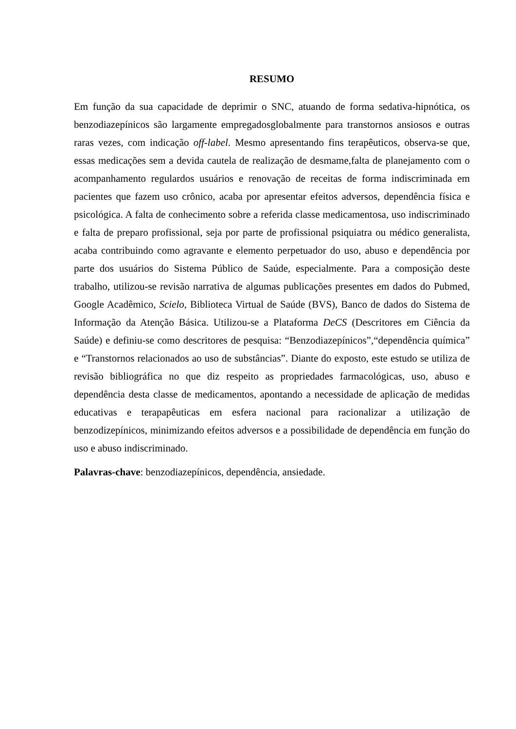RESUMO
Em função da sua capacidade de deprimir o SNC, atuando de forma sedativa-hipnótica, os benzodiazepínicos são largamente empregadosglobalmente para transtornos ansiosos e outras raras vezes, com indicação off-label. Mesmo apresentando fins terapêuticos, observa-se que, essas medicações sem a devida cautela de realização de desmame,falta de planejamento com o acompanhamento regulardos usuários e renovação de receitas de forma indiscriminada em pacientes que fazem uso crônico, acaba por apresentar efeitos adversos, dependência física e psicológica. A falta de conhecimento sobre a referida classe medicamentosa, uso indiscriminado e falta de preparo profissional, seja por parte de profissional psiquiatra ou médico generalista, acaba contribuindo como agravante e elemento perpetuador do uso, abuso e dependência por parte dos usuários do Sistema Público de Saúde, especialmente. Para a composição deste trabalho, utilizou-se revisão narrativa de algumas publicações presentes em dados do Pubmed, Google Acadêmico, Scielo, Biblioteca Virtual de Saúde (BVS), Banco de dados do Sistema de Informação da Atenção Básica. Utilizou-se a Plataforma DeCS (Descritores em Ciência da Saúde) e definiu-se como descritores de pesquisa: “Benzodiazepínicos”,“dependência química” e “Transtornos relacionados ao uso de substâncias”. Diante do exposto, este estudo se utiliza de revisão bibliográfica no que diz respeito as propriedades farmacológicas, uso, abuso e dependência desta classe de medicamentos, apontando a necessidade de aplicação de medidas educativas e terapapêuticas em esfera nacional para racionalizar a utilização de benzodizepínicos, minimizando efeitos adversos e a possibilidade de dependência em função do uso e abuso indiscriminado.
Palavras-chave: benzodiazepínicos, dependência, ansiedade.